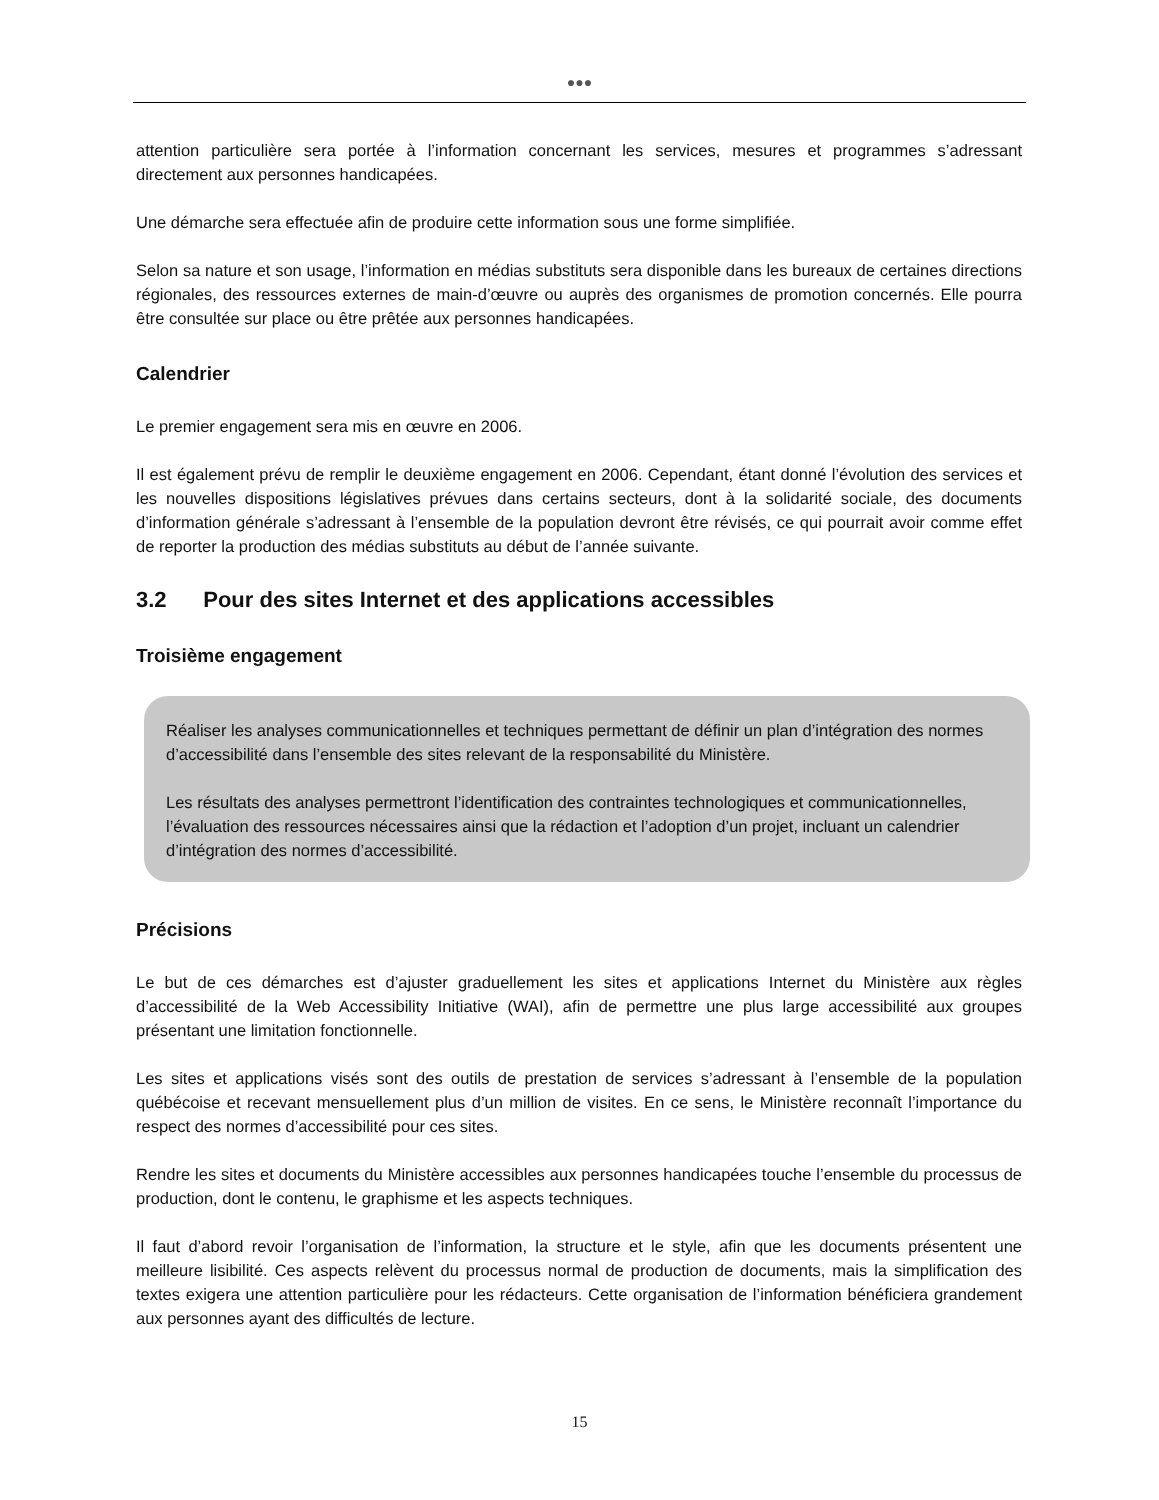●●●
attention particulière sera portée à l’information concernant les services, mesures et programmes s’adressant directement aux personnes handicapées.
Une démarche sera effectuée afin de produire cette information sous une forme simplifiée.
Selon sa nature et son usage, l’information en médias substituts sera disponible dans les bureaux de certaines directions régionales, des ressources externes de main-d’œuvre ou auprès des organismes de promotion concernés. Elle pourra être consultée sur place ou être prêtée aux personnes handicapées.
Calendrier
Le premier engagement sera mis en œuvre en 2006.
Il est également prévu de remplir le deuxième engagement en 2006. Cependant, étant donné l’évolution des services et les nouvelles dispositions législatives prévues dans certains secteurs, dont à la solidarité sociale, des documents d’information générale s’adressant à l’ensemble de la population devront être révisés, ce qui pourrait avoir comme effet de reporter la production des médias substituts au début de l’année suivante.
3.2 Pour des sites Internet et des applications accessibles
Troisième engagement
Réaliser les analyses communicationnelles et techniques permettant de définir un plan d’intégration des normes d’accessibilité dans l’ensemble des sites relevant de la responsabilité du Ministère.
Les résultats des analyses permettront l’identification des contraintes technologiques et communicationnelles, l’évaluation des ressources nécessaires ainsi que la rédaction et l’adoption d’un projet, incluant un calendrier d’intégration des normes d’accessibilité.
Précisions
Le but de ces démarches est d’ajuster graduellement les sites et applications Internet du Ministère aux règles d’accessibilité de la Web Accessibility Initiative (WAI), afin de permettre une plus large accessibilité aux groupes présentant une limitation fonctionnelle.
Les sites et applications visés sont des outils de prestation de services s’adressant à l’ensemble de la population québécoise et recevant mensuellement plus d’un million de visites. En ce sens, le Ministère reconnaît l’importance du respect des normes d’accessibilité pour ces sites.
Rendre les sites et documents du Ministère accessibles aux personnes handicapées touche l’ensemble du processus de production, dont le contenu, le graphisme et les aspects techniques.
Il faut d’abord revoir l’organisation de l’information, la structure et le style, afin que les documents présentent une meilleure lisibilité. Ces aspects relèvent du processus normal de production de documents, mais la simplification des textes exigera une attention particulière pour les rédacteurs. Cette organisation de l’information bénéficiera grandement aux personnes ayant des difficultés de lecture.
15